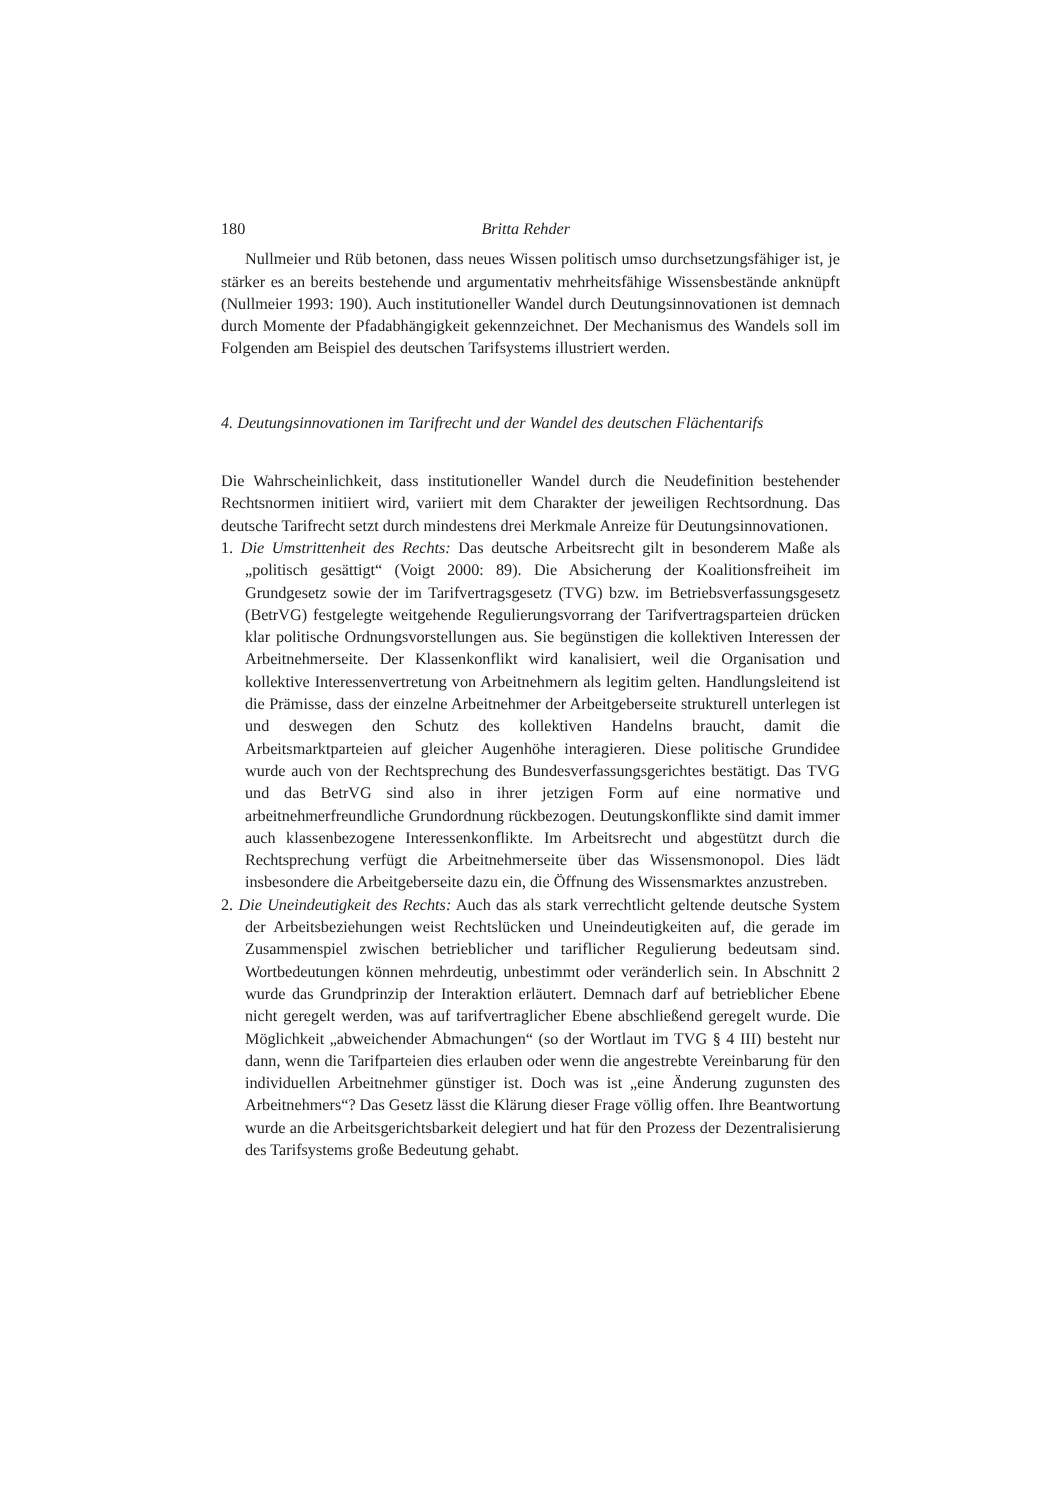180 Britta Rehder
Nullmeier und Rüb betonen, dass neues Wissen politisch umso durchsetzungsfähiger ist, je stärker es an bereits bestehende und argumentativ mehrheitsfähige Wissensbestände anknüpft (Nullmeier 1993: 190). Auch institutioneller Wandel durch Deutungsinnovationen ist demnach durch Momente der Pfadabhängigkeit gekennzeichnet. Der Mechanismus des Wandels soll im Folgenden am Beispiel des deutschen Tarifsystems illustriert werden.
4. Deutungsinnovationen im Tarifrecht und der Wandel des deutschen Flächentarifs
Die Wahrscheinlichkeit, dass institutioneller Wandel durch die Neudefinition bestehender Rechtsnormen initiiert wird, variiert mit dem Charakter der jeweiligen Rechtsordnung. Das deutsche Tarifrecht setzt durch mindestens drei Merkmale Anreize für Deutungsinnovationen.
1. Die Umstrittenheit des Rechts: Das deutsche Arbeitsrecht gilt in besonderem Maße als „politisch gesättigt“ (Voigt 2000: 89). Die Absicherung der Koalitionsfreiheit im Grundgesetz sowie der im Tarifvertragsgesetz (TVG) bzw. im Betriebsverfassungsgesetz (BetrVG) festgelegte weitgehende Regulierungsvorrang der Tarifvertragsparteien drücken klar politische Ordnungsvorstellungen aus. Sie begünstigen die kollektiven Interessen der Arbeitnehmerseite. Der Klassenkonflikt wird kanalisiert, weil die Organisation und kollektive Interessenvertretung von Arbeitnehmern als legitim gelten. Handlungsleitend ist die Prämisse, dass der einzelne Arbeitnehmer der Arbeitgeberseite strukturell unterlegen ist und deswegen den Schutz des kollektiven Handelns braucht, damit die Arbeitsmarktparteien auf gleicher Augenhöhe interagieren. Diese politische Grundidee wurde auch von der Rechtsprechung des Bundesverfassungsgerichtes bestätigt. Das TVG und das BetrVG sind also in ihrer jetzigen Form auf eine normative und arbeitnehmerfreundliche Grundordnung rückbezogen. Deutungskonflikte sind damit immer auch klassenbezogene Interessenkonflikte. Im Arbeitsrecht und abgestützt durch die Rechtsprechung verfügt die Arbeitnehmerseite über das Wissensmonopol. Dies lädt insbesondere die Arbeitgeberseite dazu ein, die Öffnung des Wissensmarktes anzustreben.
2. Die Uneindeutigkeit des Rechts: Auch das als stark verrechtlicht geltende deutsche System der Arbeitsbeziehungen weist Rechtslücken und Uneindeutigkeiten auf, die gerade im Zusammenspiel zwischen betrieblicher und tariflicher Regulierung bedeutsam sind. Wortbedeutungen können mehrdeutig, unbestimmt oder veränderlich sein. In Abschnitt 2 wurde das Grundprinzip der Interaktion erläutert. Demnach darf auf betrieblicher Ebene nicht geregelt werden, was auf tarifvertraglicher Ebene abschließend geregelt wurde. Die Möglichkeit „abweichender Abmachungen“ (so der Wortlaut im TVG § 4 III) besteht nur dann, wenn die Tarifparteien dies erlauben oder wenn die angestrebte Vereinbarung für den individuellen Arbeitnehmer günstiger ist. Doch was ist „eine Änderung zugunsten des Arbeitnehmers“? Das Gesetz lässt die Klärung dieser Frage völlig offen. Ihre Beantwortung wurde an die Arbeitsgerichtsbarkeit delegiert und hat für den Prozess der Dezentralisierung des Tarifsystems große Bedeutung gehabt.